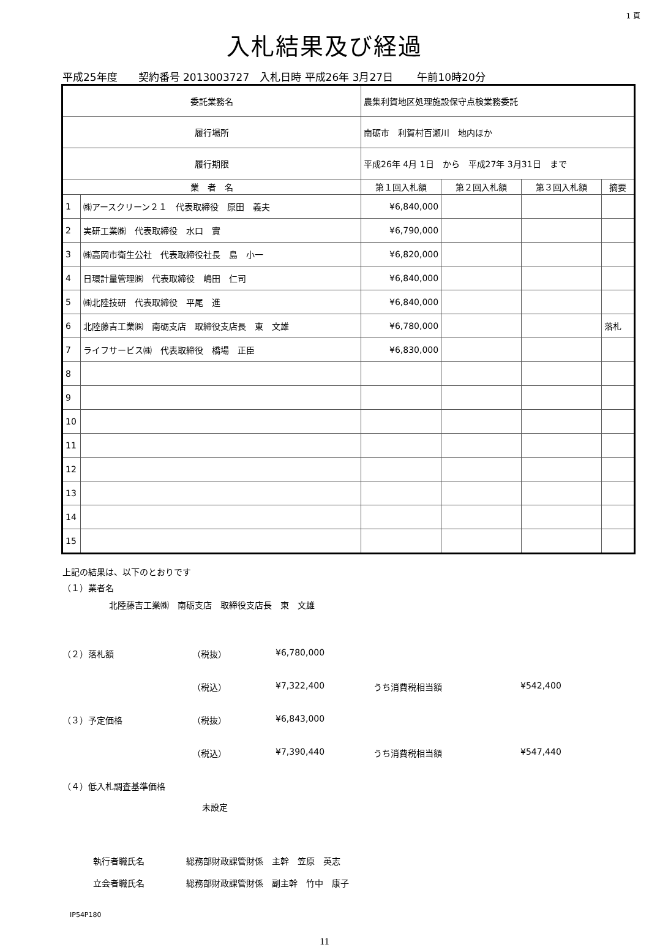1 頁
入札結果及び経過
平成25年度　　契約番号 2013003727　入札日時 平成26年 3月27日　　 午前10時20分
| 委託業務名 | | 農集利賀地区処理施設保守点検業務委託 | | | | |
| 履行場所 | | 南砺市 利賀村百瀬川 地内ほか | | | | |
| 履行期限 | | 平成26年 4月 1日 から 平成27年 3月31日 まで | | | | |
| 業 者 名 | | | 第１回入札額 | 第２回入札額 | 第３回入札額 | 摘要 |
| 1 | ㈱アースクリーン２１ 代表取締役 原田 義夫 | | ¥6,840,000 | | | |
| 2 | 実研工業㈱ 代表取締役 水口 實 | | ¥6,790,000 | | | |
| 3 | ㈱高岡市衛生公社 代表取締役社長 島 小一 | | ¥6,820,000 | | | |
| 4 | 日環計量管理㈱ 代表取締役 嶋田 仁司 | | ¥6,840,000 | | | |
| 5 | ㈱北陸技研 代表取締役 平尾 進 | | ¥6,840,000 | | | |
| 6 | 北陸藤吉工業㈱ 南砺支店 取締役支店長 東 文雄 | | ¥6,780,000 | | | 落札 |
| 7 | ライフサービス㈱ 代表取締役 橋場 正臣 | | ¥6,830,000 | | | |
| 8 | | | | | | |
| 9 | | | | | | |
| 10 | | | | | | |
| 11 | | | | | | |
| 12 | | | | | | |
| 13 | | | | | | |
| 14 | | | | | | |
| 15 | | | | | | |
上記の結果は、以下のとおりです
（１）業者名
北陸藤吉工業㈱　南砺支店　取締役支店長　東　文雄
（２）落札額 （税抜） ¥6,780,000
（税込） ¥7,322,400 うち消費税相当額 ¥542,400
（３）予定価格 （税抜） ¥6,843,000
（税込） ¥7,390,440 うち消費税相当額 ¥547,440
（４）低入札調査基準価格
未設定
執行者職氏名 総務部財政課管財係　主幹　笠原　英志
立会者職氏名 総務部財政課管財係　副主幹　竹中　康子
IP54P180
11